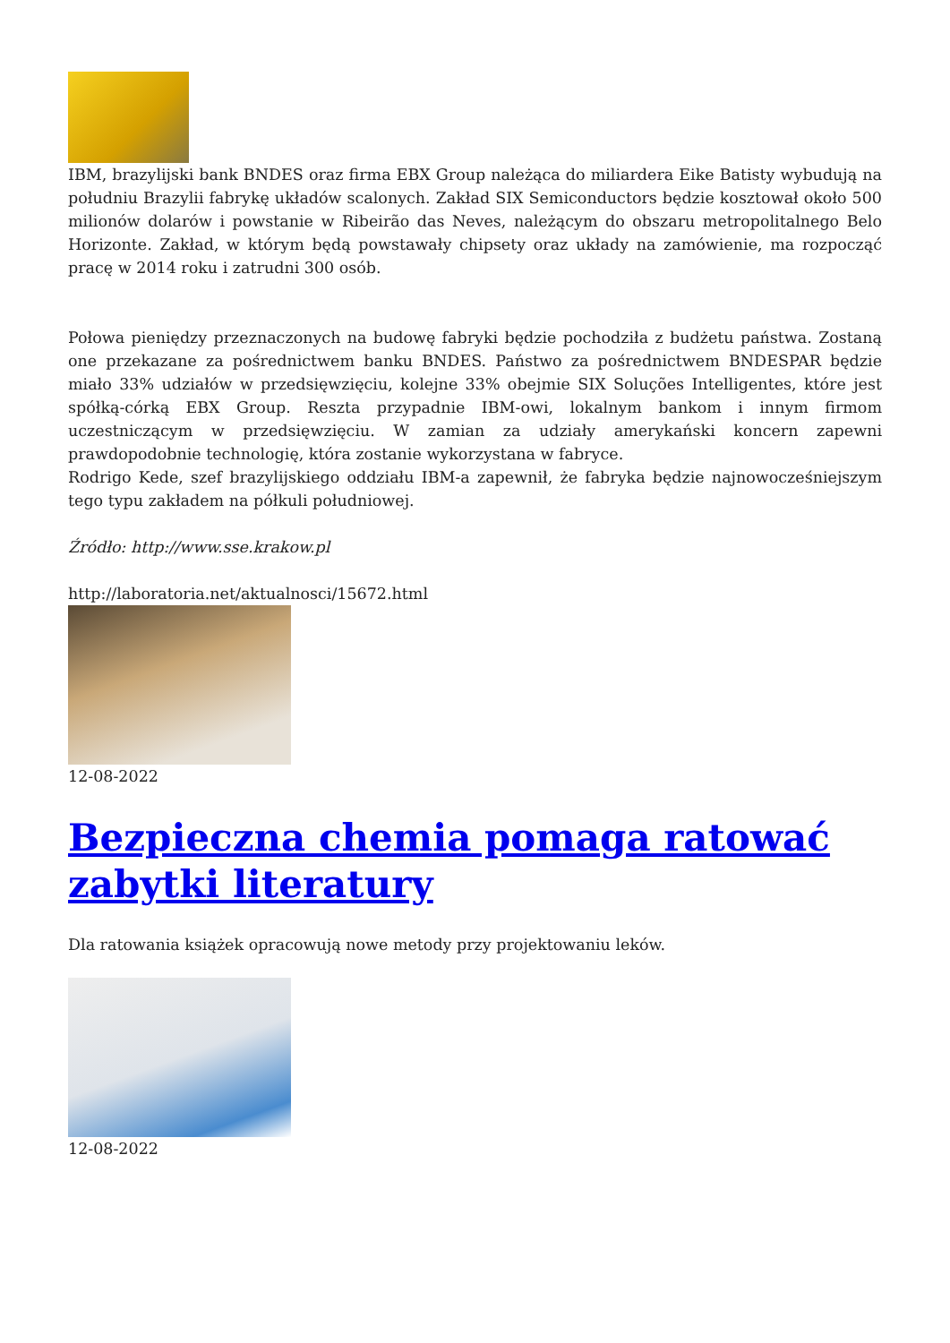IBM, brazylijski bank BNDES oraz firma EBX Group należąca do miliardera Eike Batisty wybudują na południu Brazylii fabrykę układów scalonych. Zakład SIX Semiconductors będzie kosztował około 500 milionów dolarów i powstanie w Ribeirão das Neves, należącym do obszaru metropolitalnego Belo Horizonte. Zakład, w którym będą powstawały chipsety oraz układy na zamówienie, ma rozpocząć pracę w 2014 roku i zatrudni 300 osób.
Połowa pieniędzy przeznaczonych na budowę fabryki będzie pochodziła z budżetu państwa. Zostaną one przekazane za pośrednictwem banku BNDES. Państwo za pośrednictwem BNDESPAR będzie miało 33% udziałów w przedsięwzięciu, kolejne 33% obejmie SIX Soluções Intelligentes, które jest spółką-córką EBX Group. Reszta przypadnie IBM-owi, lokalnym bankom i innym firmom uczestniczącym w przedsięwzięciu. W zamian za udziały amerykański koncern zapewni prawdopodobnie technologię, która zostanie wykorzystana w fabryce.
Rodrigo Kede, szef brazylijskiego oddziału IBM-a zapewnił, że fabryka będzie najnowocześniejszym tego typu zakładem na półkuli południowej.
Źródło: http://www.sse.krakow.pl
http://laboratoria.net/aktualnosci/15672.html
12-08-2022
Bezpieczna chemia pomaga ratować zabytki literatury
Dla ratowania książek opracowują nowe metody przy projektowaniu leków.
12-08-2022